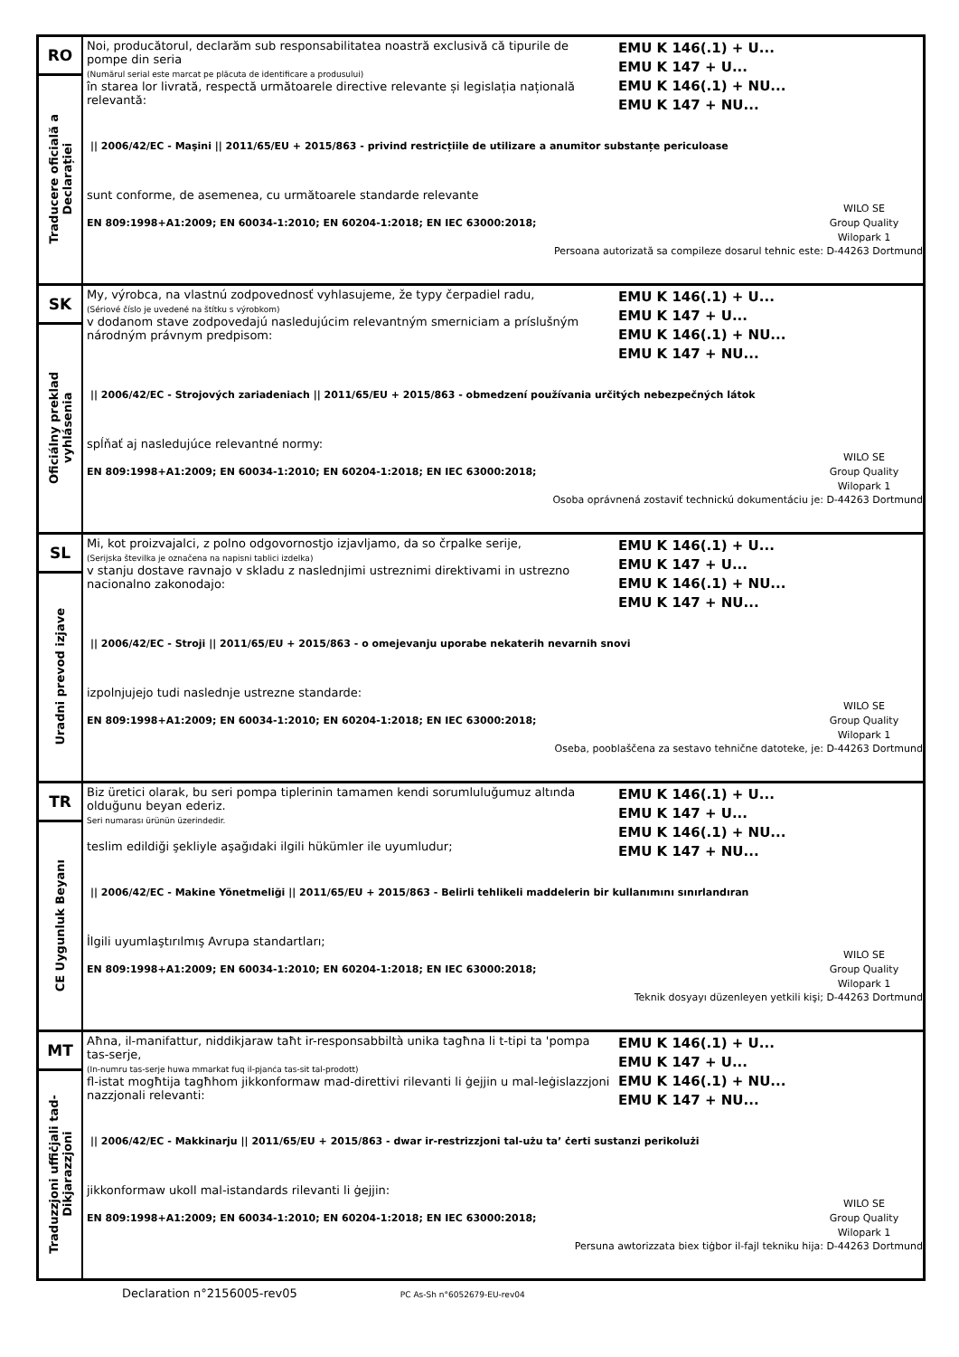| RO Traducere oficială a Declarației | Noi, producătorul, declarăm sub responsabilitatea noastră exclusivă că tipurile de pompe din seria (Numărul serial este marcat pe plăcuta de identificare a produsului) în starea lor livrată, respectă următoarele directive relevante și legislația națională relevantă: EMU K 146(.1) + U... EMU K 147 + U... EMU K 146(.1) + NU... EMU K 147 + NU... // 2006/42/EC - Maşini // 2011/65/EU + 2015/863 - privind restricțiile de utilizare a anumitor substanțe periculoase sunt conforme, de asemenea, cu următoarele standarde relevante EN 809:1998+A1:2009; EN 60034-1:2010; EN 60204-1:2018; EN IEC 63000:2018; WILO SE Group Quality Wilopark 1 Persoana autorizată sa compileze dosarul tehnic este: D-44263 Dortmund |
| SK Oficiálny preklad vyhlásenia | My, výrobca, na vlastnú zodpovednosť vyhlasujeme, že typy čerpadiel radu, (Sériové číslo je uvedené na štítku s výrobkom) v dodanom stave zodpovedajú nasledujúcim relevantným smerniciam a príslušným národným právnym predpisom: EMU K 146(.1) + U... EMU K 147 + U... EMU K 146(.1) + NU... EMU K 147 + NU... // 2006/42/EC - Strojových zariadeniach // 2011/65/EU + 2015/863 - obmedzení používania určitých nebezpečných látok spĺňať aj nasledujúce relevantné normy: EN 809:1998+A1:2009; EN 60034-1:2010; EN 60204-1:2018; EN IEC 63000:2018; WILO SE Group Quality Wilopark 1 Osoba oprávnená zostaviť technickú dokumentáciu je: D-44263 Dortmund |
| SL Uradni prevod izjave | Mi, kot proizvajalci, z polno odgovornostjo izjavljamo, da so črpalke serije, (Serijska številka je označena na napisni tablici izdelka) v stanju dostave ravnajo v skladu z naslednjimi ustreznimi direktivami in ustrezno nacionalno zakonodajo: EMU K 146(.1) + U... EMU K 147 + U... EMU K 146(.1) + NU... EMU K 147 + NU... // 2006/42/EC - Stroji // 2011/65/EU + 2015/863 - o omejevanju uporabe nekaterih nevarnih snovi izpolnjujejo tudi naslednje ustrezne standarde: EN 809:1998+A1:2009; EN 60034-1:2010; EN 60204-1:2018; EN IEC 63000:2018; WILO SE Group Quality Wilopark 1 Oseba, pooblaščena za sestavo tehnične datoteke, je: D-44263 Dortmund |
| TR CE Uygunluk Beyanı | Biz üretici olarak, bu seri pompa tiplerinin tamamen kendi sorumluluğumuz altında olduğunu beyan ederiz. Seri numarası ürünün üzerindedir. teslim edildiği şekliyle aşağıdaki ilgili hükümler ile uyumludur; EMU K 146(.1) + U... EMU K 147 + U... EMU K 146(.1) + NU... EMU K 147 + NU... // 2006/42/EC - Makine Yönetmeliği // 2011/65/EU + 2015/863 - Belirli tehlikeli maddelerin bir kullanımını sınırlandıran İlgili uyumlaştırılmış Avrupa standartları; EN 809:1998+A1:2009; EN 60034-1:2010; EN 60204-1:2018; EN IEC 63000:2018; WILO SE Group Quality Wilopark 1 Teknik dosyayı düzenleyen yetkili kişi; D-44263 Dortmund |
| MT Traduzzjoni uffiċjali tad- Dikjarazzjoni | Aħna, il-manifattur, niddikjaraw taħt ir-responsabbiltà unika tagħna li t-tipi ta 'pompa tas-serje, (In-numru tas-serje huwa mmarkat fuq il-pjanċa tas-sit tal-prodott) fl-istat mogħtija tagħhom jikkonformaw mad-direttivi rilevanti li ġejjin u mal-leġislazzjoni nazzjonali relevanti: EMU K 146(.1) + U... EMU K 147 + U... EMU K 146(.1) + NU... EMU K 147 + NU... // 2006/42/EC - Makkinarju // 2011/65/EU + 2015/863 - dwar ir-restrizzjoni tal-użu ta’ ċerti sustanzi perikolużi jikkonformaw ukoll mal-istandards rilevanti li ġejjin: EN 809:1998+A1:2009; EN 60034-1:2010; EN 60204-1:2018; EN IEC 63000:2018; WILO SE Group Quality Wilopark 1 Persuna awtorizzata biex tiġbor il-fajl tekniku hija: D-44263 Dortmund |
Declaration n°2156005-rev05 PC As-Sh n°6052679-EU-rev04